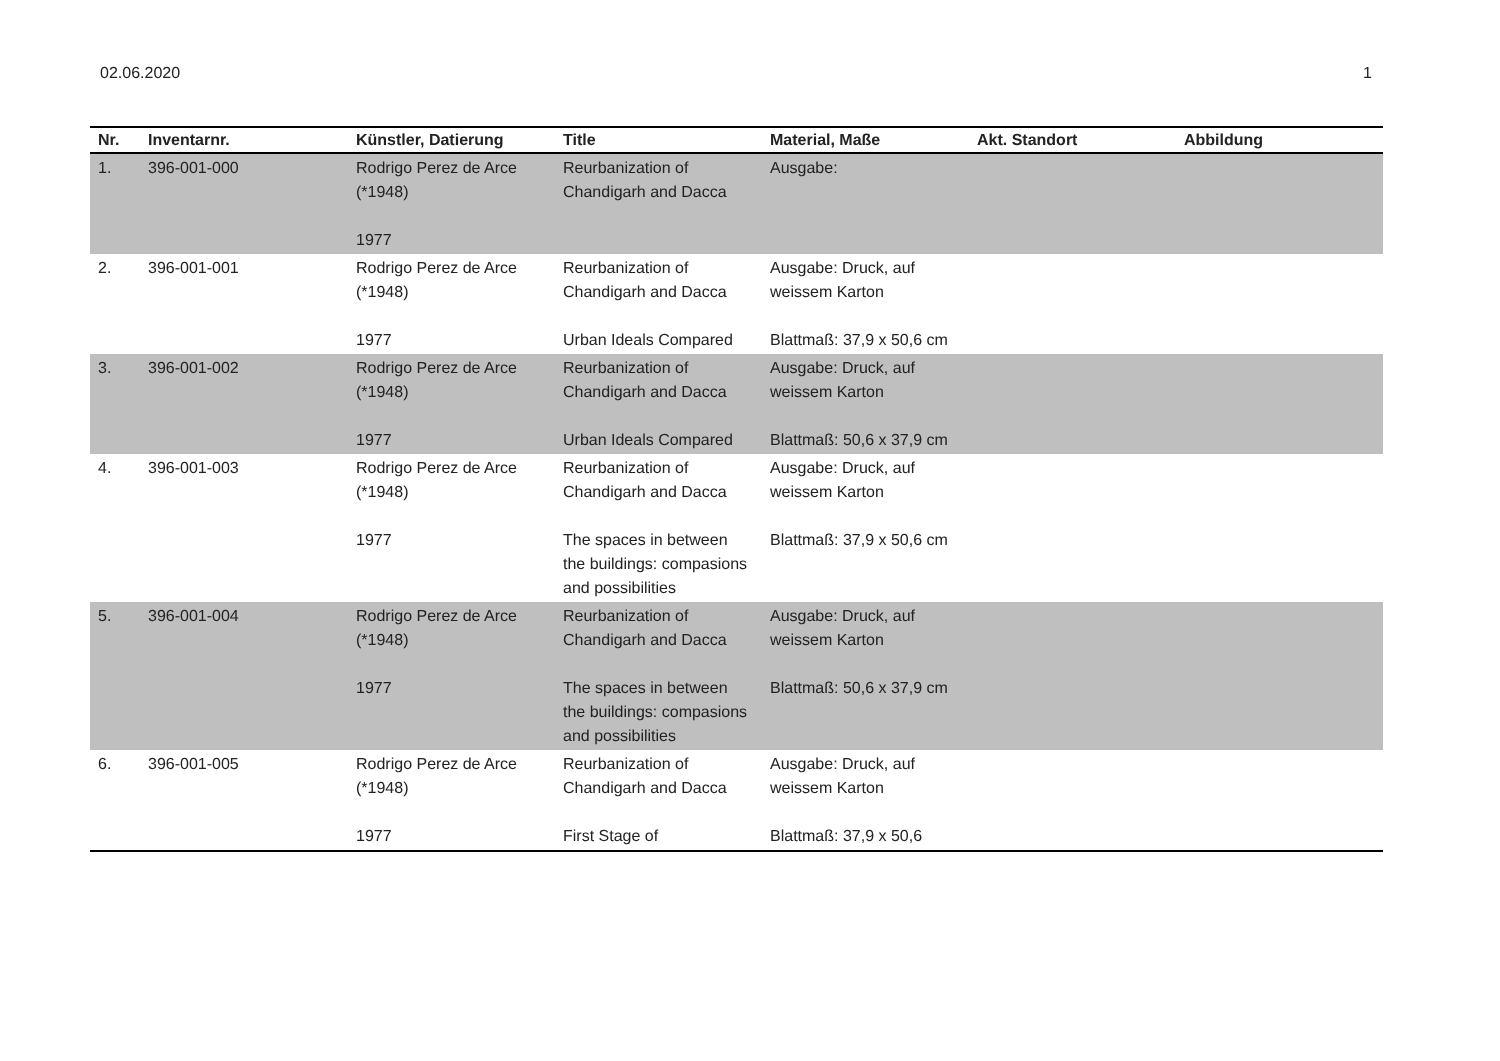02.06.2020 1
| Nr. | Inventarnr. | Künstler, Datierung | Title | Material, Maße | Akt. Standort | Abbildung |
| --- | --- | --- | --- | --- | --- | --- |
| 1. | 396-001-000 | Rodrigo Perez de Arce (*1948) 1977 | Reurbanization of Chandigarh and Dacca | Ausgabe: | | |
| 2. | 396-001-001 | Rodrigo Perez de Arce (*1948) 1977 | Reurbanization of Chandigarh and Dacca Urban Ideals Compared | Ausgabe: Druck, auf weissem Karton Blattmaß: 37,9 x 50,6 cm | | |
| 3. | 396-001-002 | Rodrigo Perez de Arce (*1948) 1977 | Reurbanization of Chandigarh and Dacca Urban Ideals Compared | Ausgabe: Druck, auf weissem Karton Blattmaß: 50,6 x 37,9 cm | | |
| 4. | 396-001-003 | Rodrigo Perez de Arce (*1948) 1977 | Reurbanization of Chandigarh and Dacca The spaces in between the buildings: compasions and possibilities | Ausgabe: Druck, auf weissem Karton Blattmaß: 37,9 x 50,6 cm | | |
| 5. | 396-001-004 | Rodrigo Perez de Arce (*1948) 1977 | Reurbanization of Chandigarh and Dacca The spaces in between the buildings: compasions and possibilities | Ausgabe: Druck, auf weissem Karton Blattmaß: 50,6 x 37,9 cm | | |
| 6. | 396-001-005 | Rodrigo Perez de Arce (*1948) 1977 | Reurbanization of Chandigarh and Dacca First Stage of | Ausgabe: Druck, auf weissem Karton Blattmaß: 37,9 x 50,6 | | |